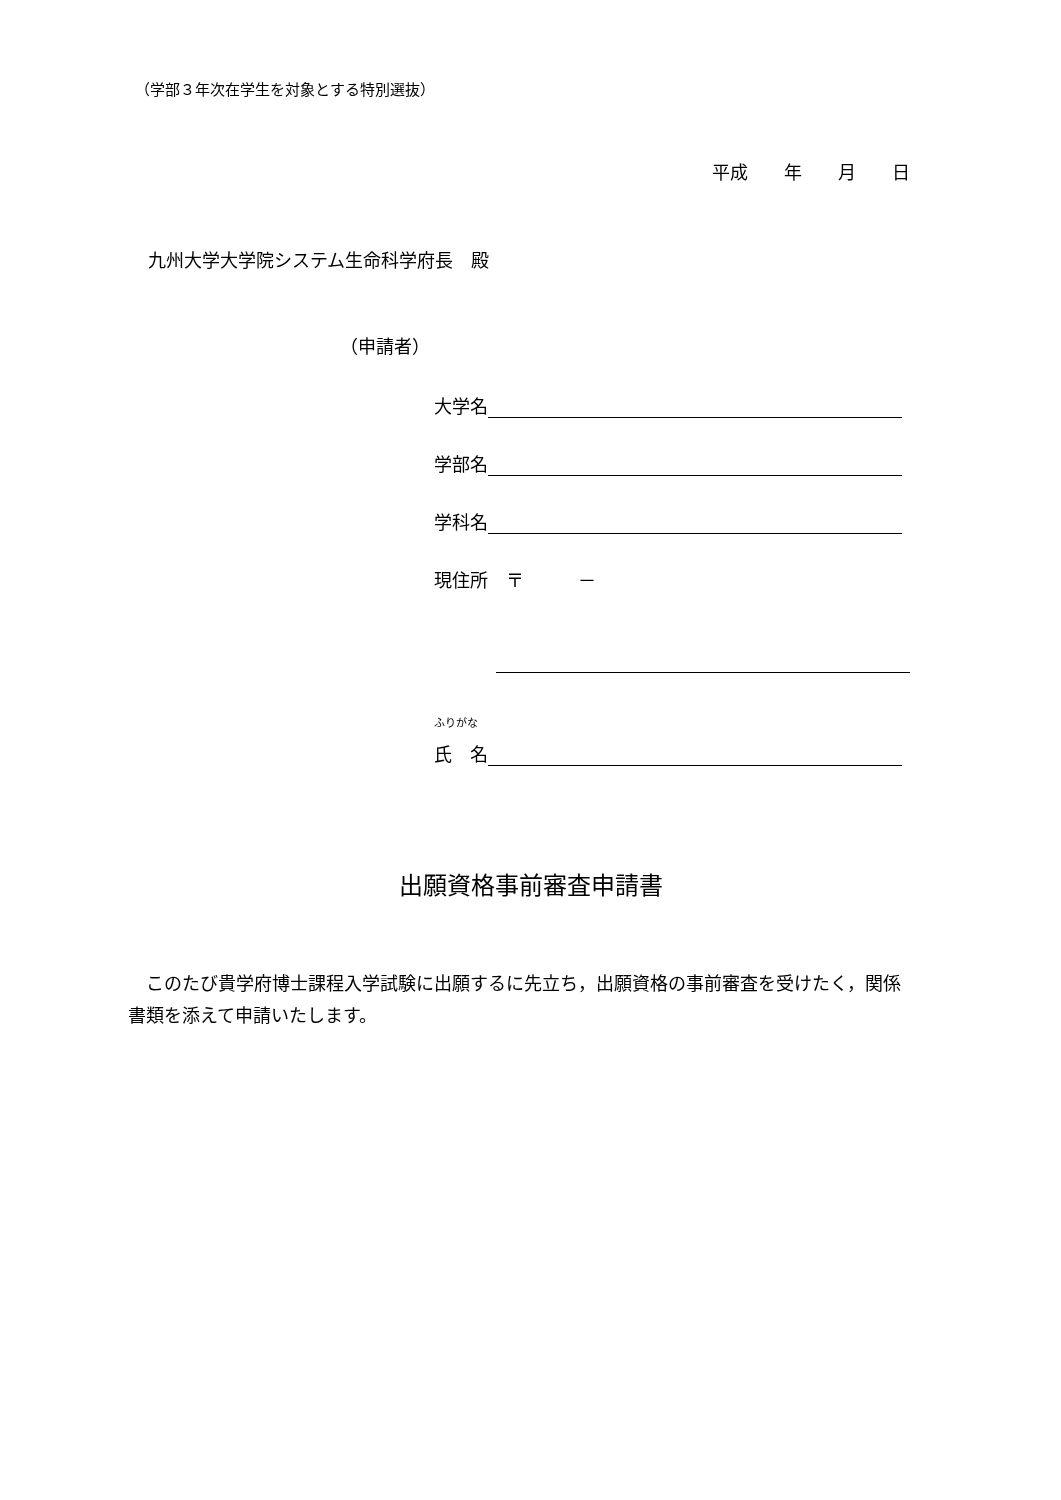（学部３年次在学生を対象とする特別選抜）
平成　　年　　月　　日
九州大学大学院システム生命科学府長　殿
（申請者）
大学名
学部名
学科名
現住所　〒　　　－
ふりがな
氏　名
出願資格事前審査申請書
このたび貴学府博士課程入学試験に出願するに先立ち，出願資格の事前審査を受けたく，関係書類を添えて申請いたします。